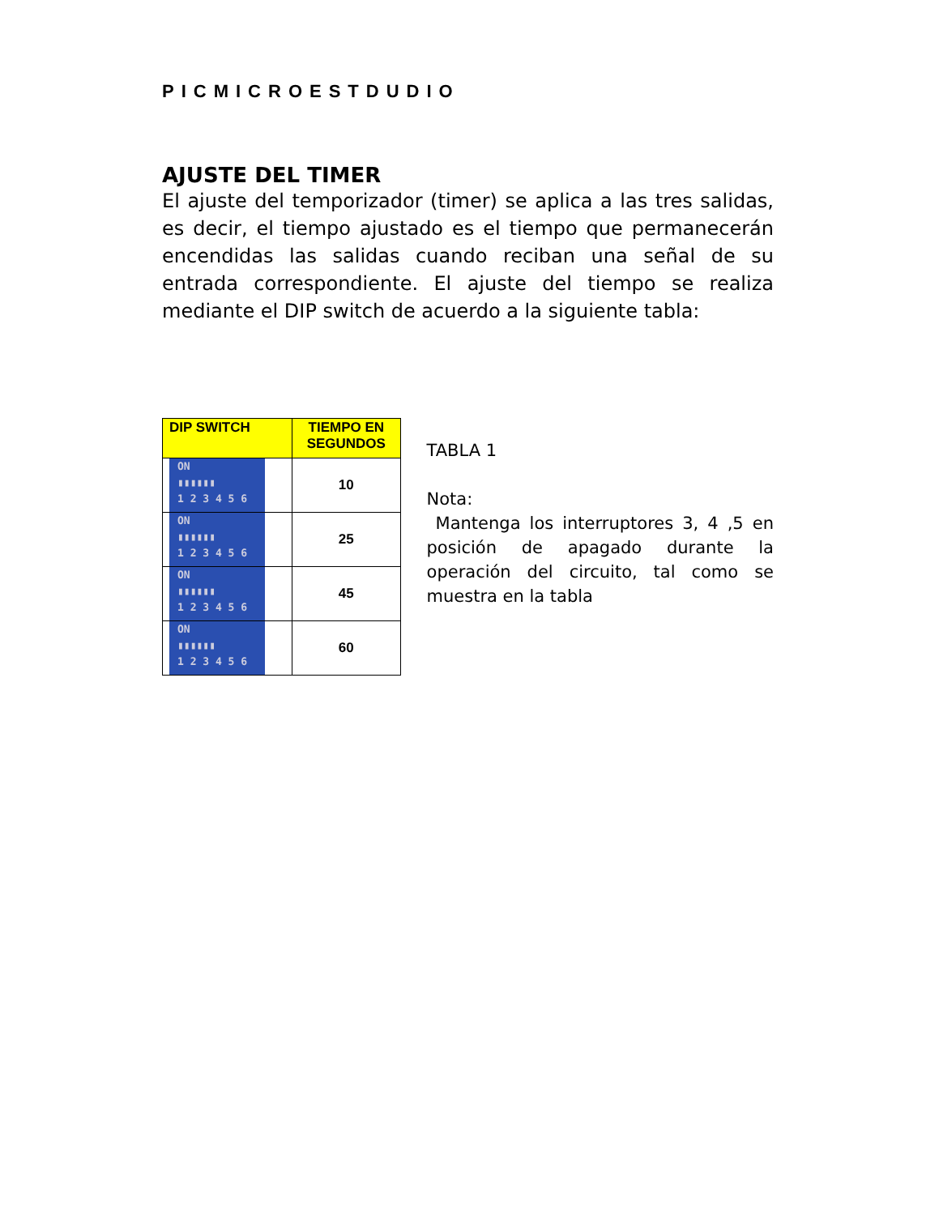PICMICROESTDUDIO
AJUSTE DEL TIMER
El ajuste del temporizador (timer) se aplica a las tres salidas, es decir, el tiempo ajustado es el tiempo que permanecerán encendidas las salidas cuando reciban una señal de su entrada correspondiente. El ajuste del tiempo se realiza mediante el DIP switch de acuerdo a la siguiente tabla:
| DIP SWITCH | TIEMPO EN SEGUNDOS |
| --- | --- |
| ON ▮▮▮▮▮▮ 1 2 3 4 5 6 | 10 |
| ON ▮▮▮▮▮▮ 1 2 3 4 5 6 | 25 |
| ON ▮▮▮▮▮▮ 1 2 3 4 5 6 | 45 |
| ON ▮▮▮▮▮▮ 1 2 3 4 5 6 | 60 |
TABLA 1
Nota:
Mantenga los interruptores 3, 4 ,5 en posición de apagado durante la operación del circuito, tal como se muestra en la tabla